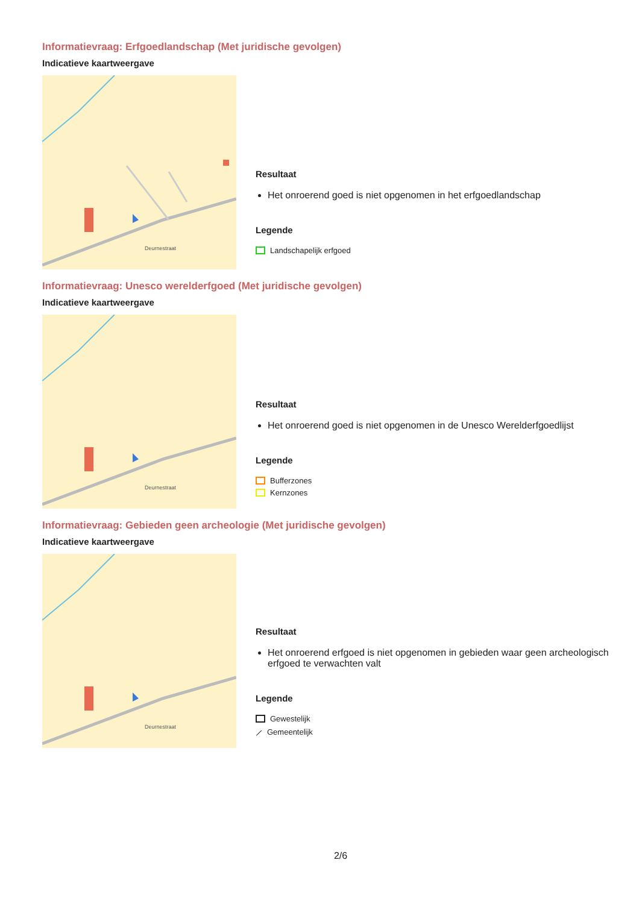Informatievraag: Erfgoedlandschap (Met juridische gevolgen)
Indicatieve kaartweergave
Deurnestraat
Resultaat
Het onroerend goed is niet opgenomen in het erfgoedlandschap
Legende
Landschapelijk erfgoed
Informatievraag: Unesco werelderfgoed (Met juridische gevolgen)
Indicatieve kaartweergave
Deurnestraat
Resultaat
Het onroerend goed is niet opgenomen in de Unesco Werelderfgoedlijst
Legende
Bufferzones
Kernzones
Informatievraag: Gebieden geen archeologie (Met juridische gevolgen)
Indicatieve kaartweergave
Deurnestraat
Resultaat
Het onroerend erfgoed is niet opgenomen in gebieden waar geen archeologisch erfgoed te verwachten valt
Legende
Gewestelijk
⟋ Gemeentelijk
2/6